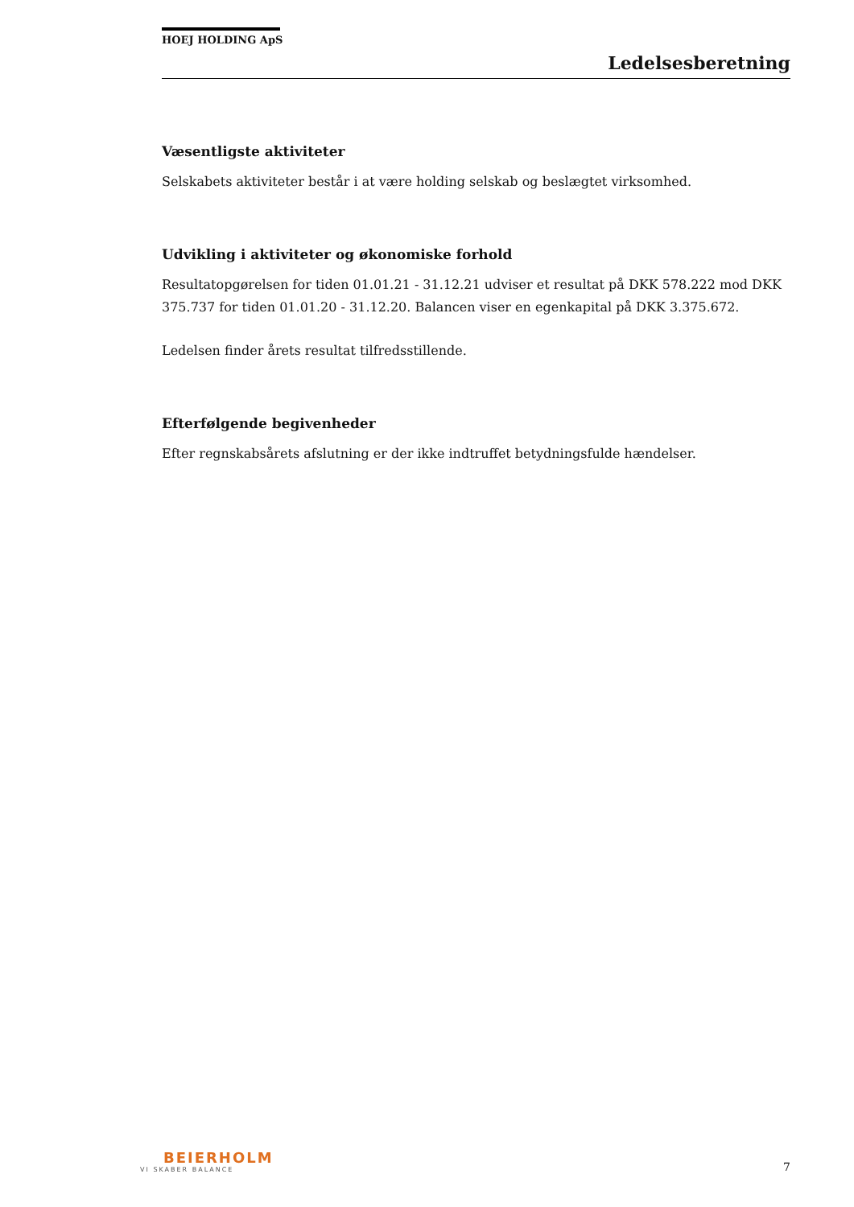HOEJ HOLDING ApS
Ledelsesberetning
Væsentligste aktiviteter
Selskabets aktiviteter består i at være holding selskab og beslægtet virksomhed.
Udvikling i aktiviteter og økonomiske forhold
Resultatopgørelsen for tiden 01.01.21 - 31.12.21 udviser et resultat på DKK 578.222 mod DKK 375.737 for tiden 01.01.20 - 31.12.20. Balancen viser en egenkapital på DKK 3.375.672.
Ledelsen finder årets resultat tilfredsstillende.
Efterfølgende begivenheder
Efter regnskabsårets afslutning er der ikke indtruffet betydningsfulde hændelser.
BEIERHOLM
VI SKABER BALANCE
7